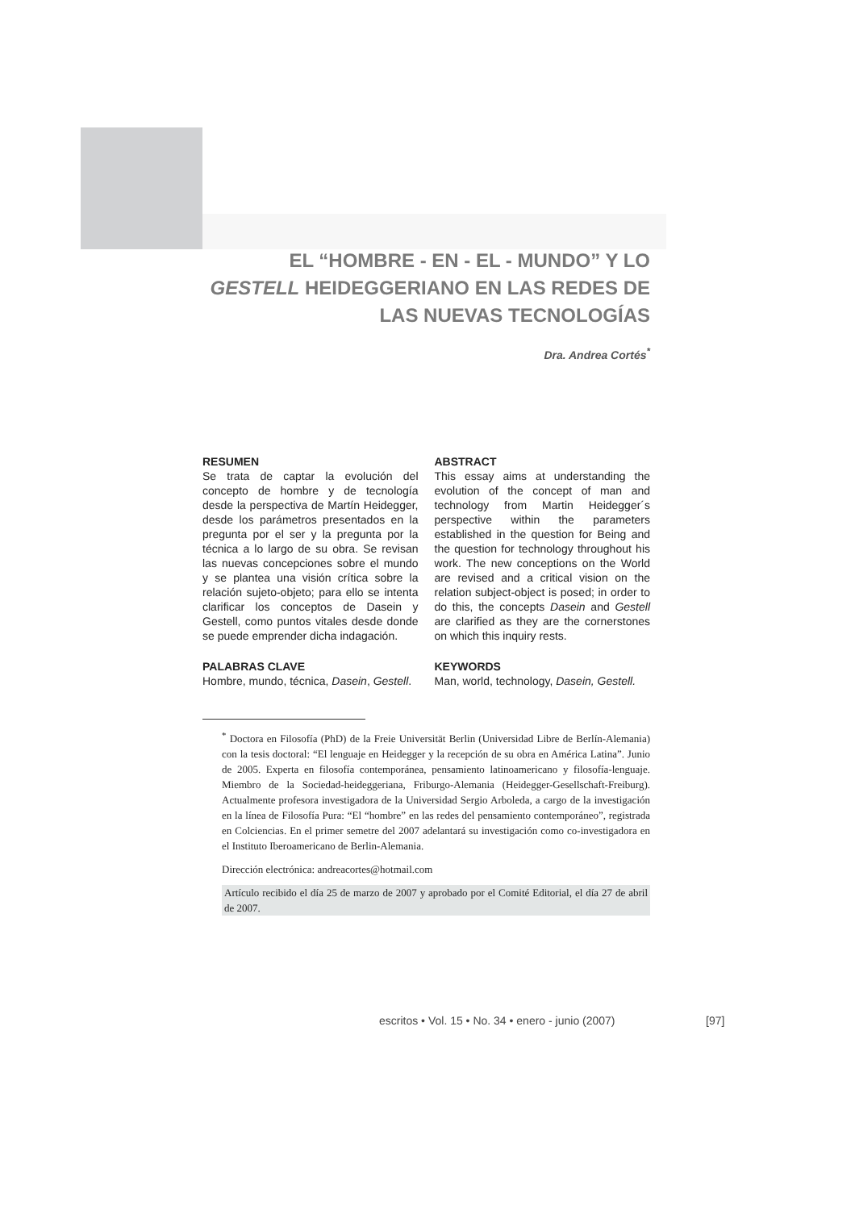EL “HOMBRE - EN - EL - MUNDO” Y LO GESTELL HEIDEGGERIANO EN LAS REDES DE LAS NUEVAS TECNOLOGÍAS
Dra. Andrea Cortés<sup>*</sup>
RESUMEN
Se trata de captar la evolución del concepto de hombre y de tecnología desde la perspectiva de Martín Heidegger, desde los parámetros presentados en la pregunta por el ser y la pregunta por la técnica a lo largo de su obra. Se revisan las nuevas concepciones sobre el mundo y se plantea una visión crítica sobre la relación sujeto-objeto; para ello se intenta clarificar los conceptos de Dasein y Gestell, como puntos vitales desde donde se puede emprender dicha indagación.
PALABRAS CLAVE
Hombre, mundo, técnica, Dasein, Gestell.
ABSTRACT
This essay aims at understanding the evolution of the concept of man and technology from Martin Heidegger´s perspective within the parameters established in the question for Being and the question for technology throughout his work. The new conceptions on the World are revised and a critical vision on the relation subject-object is posed; in order to do this, the concepts Dasein and Gestell are clarified as they are the cornerstones on which this inquiry rests.
KEYWORDS
Man, world, technology, Dasein, Gestell.
<sup>*</sup> Doctora en Filosofía (PhD) de la Freie Universität Berlin (Universidad Libre de Berlín-Alemania) con la tesis doctoral: “El lenguaje en Heidegger y la recepción de su obra en América Latina”. Junio de 2005. Experta en filosofía contemporánea, pensamiento latinoamericano y filosofía-lenguaje. Miembro de la Sociedad-heideggeriana, Friburgo-Alemania (Heidegger-Gesellschaft-Freiburg). Actualmente profesora investigadora de la Universidad Sergio Arboleda, a cargo de la investigación en la línea de Filosofía Pura: “El “hombre” en las redes del pensamiento contemporáneo”, registrada en Colciencias. En el primer semetre del 2007 adelantará su investigación como co-investigadora en el Instituto Iberoamericano de Berlin-Alemania.
Dirección electrónica: andreacortes@hotmail.com
Artículo recibido el día 25 de marzo de 2007 y aprobado por el Comité Editorial, el día 27 de abril de 2007.
escritos • Vol. 15 • No. 34 • enero - junio (2007)
[97]